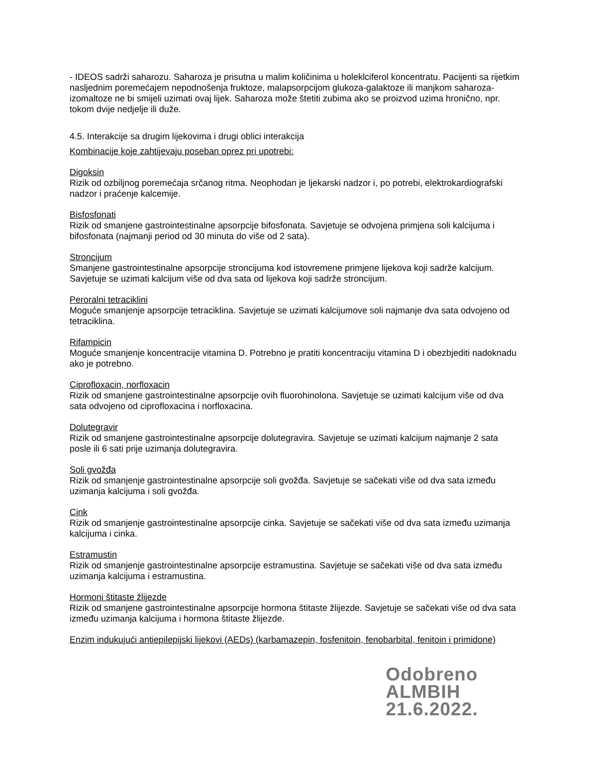- IDEOS sadrži saharozu. Saharoza je prisutna u malim količinima u holeklciferol koncentratu. Pacijenti sa rijetkim nasljednim poremećajem nepodnošenja fruktoze, malapsorpcijom glukoza-galaktoze ili manjkom saharoza-izomaltoze ne bi smijeli uzimati ovaj lijek. Saharoza može štetiti zubima ako se proizvod uzima hronično, npr. tokom dvije nedjelje ili duže.
4.5. Interakcije sa drugim lijekovima i drugi oblici interakcija
Kombinacije koje zahtijevaju poseban oprez pri upotrebi:
Digoksin
Rizik od ozbiljnog poremećaja srčanog ritma. Neophodan je ljekarski nadzor i, po potrebi, elektrokardiografski nadzor i praćenje kalcemije.
Bisfosfonati
Rizik od smanjene gastrointestinalne apsorpcije bifosfonata. Savjetuje se odvojena primjena soli kalcijuma i bifosfonata (najmanji period od 30 minuta do više od 2 sata).
Stroncijum
Smanjene gastrointestinalne apsorpcije stroncijuma kod istovremene primjene lijekova koji sadrže kalcijum. Savjetuje se uzimati kalcijum više od dva sata od lijekova koji sadrže stroncijum.
Peroralni tetraciklini
Moguće smanjenje apsorpcije tetraciklina. Savjetuje se uzimati kalcijumove soli najmanje dva sata odvojeno od tetraciklina.
Rifampicin
Moguće smanjenje koncentracije vitamina D. Potrebno je pratiti koncentraciju vitamina D i obezbjediti nadoknadu ako je potrebno.
Ciprofloxacin, norfloxacin
Rizik od smanjene gastrointestinalne apsorpcije ovih fluorohinolona. Savjetuje se uzimati kalcijum više od dva sata odvojeno od ciprofloxacina i norfloxacina.
Dolutegravir
Rizik od smanjene gastrointestinalne apsorpcije dolutegravira. Savjetuje se uzimati kalcijum najmanje 2 sata posle ili 6 sati prije uzimanja dolutegravira.
Soli gvožđa
Rizik od smanjenje gastrointestinalne apsorpcije soli gvožđa. Savjetuje se sačekati više od dva sata između uzimanja kalcijuma i soli gvožđa.
Cink
Rizik od smanjenje gastrointestinalne apsorpcije cinka. Savjetuje se sačekati više od dva sata između uzimanja kalcijuma i cinka.
Estramustin
Rizik od smanjenje gastrointestinalne apsorpcije estramustina. Savjetuje se sačekati više od dva sata između uzimanja kalcijuma i estramustina.
Hormoni štitaste žlijezde
Rizik od smanjene gastrointestinalne apsorpcije hormona štitaste žlijezde. Savjetuje se sačekati više od dva sata između uzimanja kalcijuma i hormona štitaste žlijezde.
Enzim indukujući antiepilepijski lijekovi (AEDs) (karbamazepin, fosfenitoin, fenobarbital, fenitoin i primidone)
Odobreno
ALMBIH
21.6.2022.